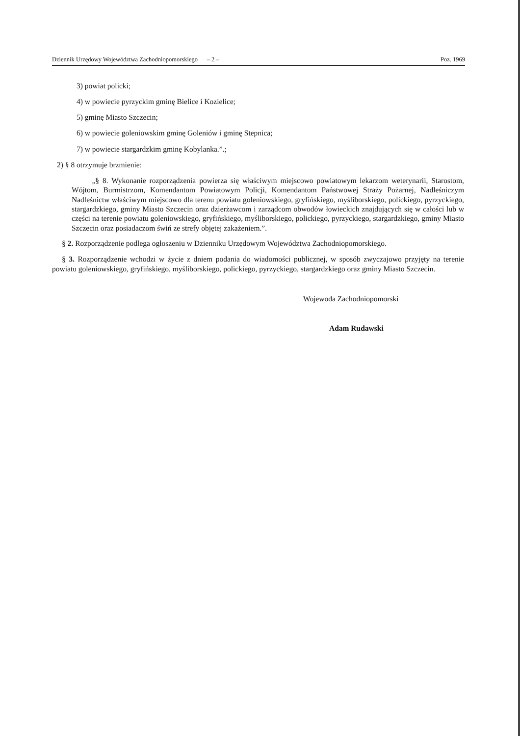Dziennik Urzędowy Województwa Zachodniopomorskiego – 2 – Poz. 1969
3) powiat policki;
4) w powiecie pyrzyckim gminę Bielice i Kozielice;
5) gminę Miasto Szczecin;
6) w powiecie goleniowskim gminę Goleniów i gminę Stepnica;
7) w powiecie stargardzkim gminę Kobylanka.”.;
2) § 8 otrzymuje brzmienie:
„§ 8. Wykonanie rozporządzenia powierza się właściwym miejscowo powiatowym lekarzom weterynarii, Starostom, Wójtom, Burmistrzom, Komendantom Powiatowym Policji, Komendantom Państwowej Straży Pożarnej, Nadleśniczym Nadleśnictw właściwym miejscowo dla terenu powiatu goleniowskiego, gryfińskiego, myśliborskiego, polickiego, pyrzyckiego, stargardzkiego, gminy Miasto Szczecin oraz dzierżawcom i zarządcom obwodów łowieckich znajdujących się w całości lub w części na terenie powiatu goleniowskiego, gryfińskiego, myśliborskiego, polickiego, pyrzyckiego, stargardzkiego, gminy Miasto Szczecin oraz posiadaczom świń ze strefy objętej zakażeniem.”.
§ 2. Rozporządzenie podlega ogłoszeniu w Dzienniku Urzędowym Województwa Zachodniopomorskiego.
§ 3. Rozporządzenie wchodzi w życie z dniem podania do wiadomości publicznej, w sposób zwyczajowo przyjęty na terenie powiatu goleniowskiego, gryfińskiego, myśliborskiego, polickiego, pyrzyckiego, stargardzkiego oraz gminy Miasto Szczecin.
Wojewoda Zachodniopomorski
Adam Rudawski